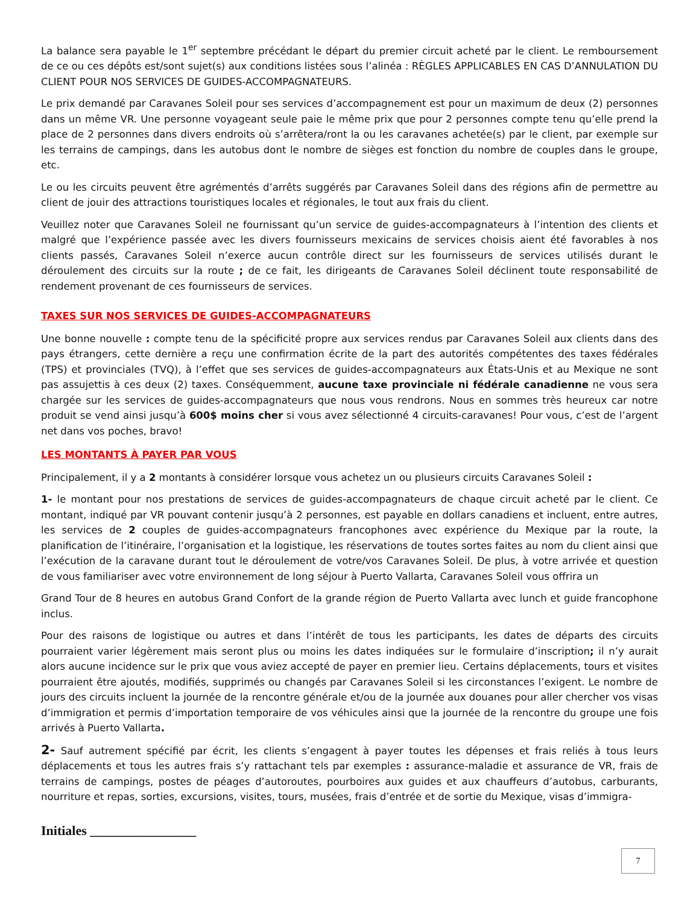La balance sera payable le 1<sup>er</sup> septembre précédant le départ du premier circuit acheté par le client. Le remboursement de ce ou ces dépôts est/sont sujet(s) aux conditions listées sous l’alinéa : RÈGLES APPLICABLES EN CAS D’ANNULATION DU CLIENT POUR NOS SERVICES DE GUIDES-ACCOMPAGNATEURS.
Le prix demandé par Caravanes Soleil pour ses services d’accompagnement est pour un maximum de deux (2) personnes dans un même VR. Une personne voyageant seule paie le même prix que pour 2 personnes compte tenu qu’elle prend la place de 2 personnes dans divers endroits où s’arrêtera/ront la ou les caravanes achetée(s) par le client, par exemple sur les terrains de campings, dans les autobus dont le nombre de sièges est fonction du nombre de couples dans le groupe, etc.
Le ou les circuits peuvent être agrémentés d’arrêts suggérés par Caravanes Soleil dans des régions afin de permettre au client de jouir des attractions touristiques locales et régionales, le tout aux frais du client.
Veuillez noter que Caravanes Soleil ne fournissant qu’un service de guides-accompagnateurs à l’intention des clients et malgré que l’expérience passée avec les divers fournisseurs mexicains de services choisis aient été favorables à nos clients passés, Caravanes Soleil n’exerce aucun contrôle direct sur les fournisseurs de services utilisés durant le déroulement des circuits sur la route ; de ce fait, les dirigeants de Caravanes Soleil déclinent toute responsabilité de rendement provenant de ces fournisseurs de services.
TAXES SUR NOS SERVICES DE GUIDES-ACCOMPAGNATEURS
Une bonne nouvelle : compte tenu de la spécificité propre aux services rendus par Caravanes Soleil aux clients dans des pays étrangers, cette dernière a reçu une confirmation écrite de la part des autorités compétentes des taxes fédérales (TPS) et provinciales (TVQ), à l’effet que ses services de guides-accompagnateurs aux États-Unis et au Mexique ne sont pas assujettis à ces deux (2) taxes. Conséquemment, aucune taxe provinciale ni fédérale canadienne ne vous sera chargée sur les services de guides-accompagnateurs que nous vous rendrons. Nous en sommes très heureux car notre produit se vend ainsi jusqu’à 600$ moins cher si vous avez sélectionné 4 circuits-caravanes! Pour vous, c’est de l’argent net dans vos poches, bravo!
LES MONTANTS À PAYER PAR VOUS
Principalement, il y a 2 montants à considérer lorsque vous achetez un ou plusieurs circuits Caravanes Soleil :
1- le montant pour nos prestations de services de guides-accompagnateurs de chaque circuit acheté par le client. Ce montant, indiqué par VR pouvant contenir jusqu’à 2 personnes, est payable en dollars canadiens et incluent, entre autres, les services de 2 couples de guides-accompagnateurs francophones avec expérience du Mexique par la route, la planification de l’itinéraire, l’organisation et la logistique, les réservations de toutes sortes faites au nom du client ainsi que l’exécution de la caravane durant tout le déroulement de votre/vos Caravanes Soleil. De plus, à votre arrivée et question de vous familiariser avec votre environnement de long séjour à Puerto Vallarta, Caravanes Soleil vous offrira un
Grand Tour de 8 heures en autobus Grand Confort de la grande région de Puerto Vallarta avec lunch et guide francophone inclus.
Pour des raisons de logistique ou autres et dans l’intérêt de tous les participants, les dates de départs des circuits pourraient varier légèrement mais seront plus ou moins les dates indiquées sur le formulaire d’inscription; il n’y aurait alors aucune incidence sur le prix que vous aviez accepté de payer en premier lieu. Certains déplacements, tours et visites pourraient être ajoutés, modifiés, supprimés ou changés par Caravanes Soleil si les circonstances l’exigent. Le nombre de jours des circuits incluent la journée de la rencontre générale et/ou de la journée aux douanes pour aller chercher vos visas d’immigration et permis d’importation temporaire de vos véhicules ainsi que la journée de la rencontre du groupe une fois arrivés à Puerto Vallarta.
2- Sauf autrement spécifié par écrit, les clients s’engagent à payer toutes les dépenses et frais reliés à tous leurs déplacements et tous les autres frais s’y rattachant tels par exemples : assurance-maladie et assurance de VR, frais de terrains de campings, postes de péages d’autoroutes, pourboires aux guides et aux chauffeurs d’autobus, carburants, nourriture et repas, sorties, excursions, visites, tours, musées, frais d’entrée et de sortie du Mexique, visas d’immigra-
Initiales ________________
7